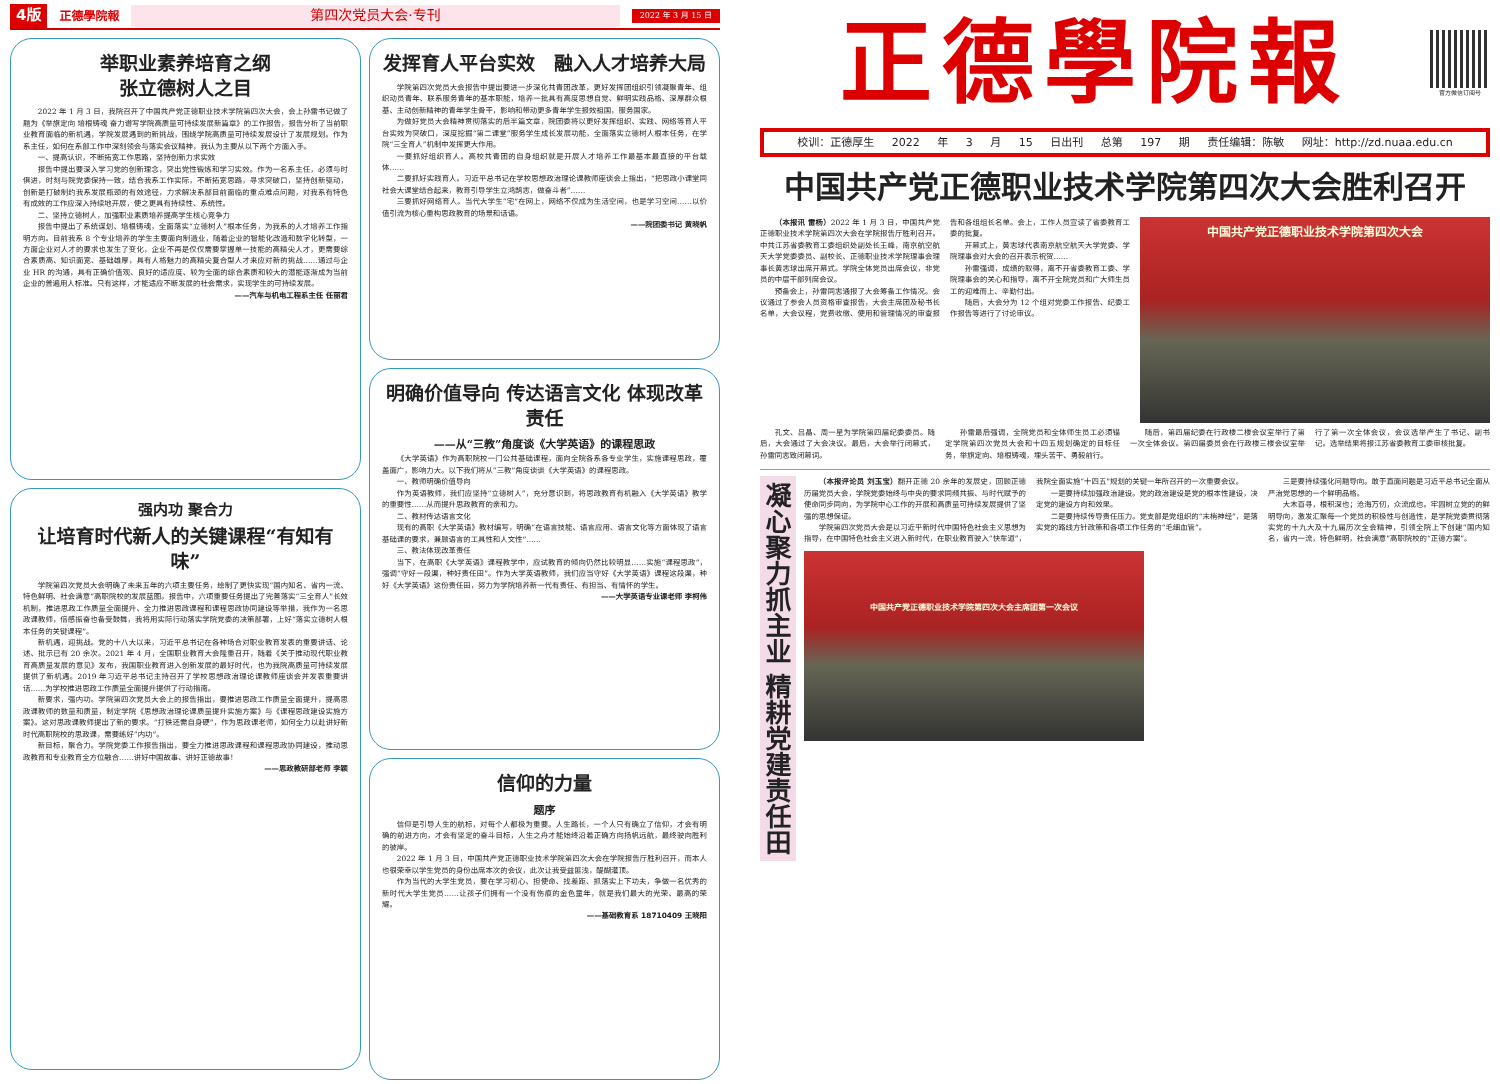4版 正德學院報 第四次党员大会·专刊 2022 年 3 月 15 日
举职业素养培育之纲
张立德树人之目
2022 年 1 月 3 日，我院召开了中国共产党正德职业技术学院第四次大会，会上孙雷书记做了题为《举旗定向 培根铸魂 奋力谱写学院高质量可持续发展新篇章》的工作报告，报告分析了当前职业教育面临的新机遇，学院发展遇到的新挑战，围绕学院高质量可持续发展设计了发展规划。作为系主任，如何在系部工作中深刻领会与落实会议精神，我认为主要从以下两个方面入手。
一、提高认识，不断拓宽工作思路，坚持创新力求实效
报告中提出要深入学习党的创新理念，突出党性锻炼和学习实效。作为一名系主任，必须与时俱进，时刻与院党委保持一致，结合我系工作实际，不断拓宽思路，寻求突破口，坚持创新驱动，创新是打破制约我系发展瓶颈的有效途径，力求解决系部目前面临的重点难点问题，对我系有特色有成效的工作应深入持续地开展，使之更具有持续性、系统性。
二、坚持立德树人，加强职业素质培养提高学生核心竞争力
报告中提出了系统谋划、培根铸魂，全面落实“立德树人”根本任务，为我系的人才培养工作指明方向。目前我系 8 个专业培养的学生主要面向制造业，随着企业的智能化改造和数字化转型，一方面企业对人才的要求也发生了变化，企业不再是仅仅需要掌握单一技能的高精尖人才，更需要综合素质高、知识面宽、基础雄厚，具有人格魅力的高精尖复合型人才来应对新的挑战……通过与企业 HR 的沟通，具有正确价值观、良好的适应度、较为全面的综合素质和较大的潜能逐渐成为当前企业的普遍用人标准。只有这样，才能适应不断发展的社会需求，实现学生的可持续发展。
——汽车与机电工程系主任 任丽君
强内功 聚合力
让培育时代新人的关键课程“有知有味”
学院第四次党员大会明确了未来五年的六项主要任务，绘制了更快实现“国内知名、省内一流、特色鲜明、社会满意”高职院校的发展蓝图。报告中，六项重要任务提出了完善落实“三全育人”长效机制，推进思政工作质量全面提升、全力推进思政课程和课程思政协同建设等举措，我作为一名思政课教师，倍感振奋也备受鼓舞，我将用实际行动落实学院党委的决策部署，上好“落实立德树人根本任务的关键课程”。
新机遇，迎挑战。党的十八大以来，习近平总书记在各种场合对职业教育发表的重要讲话、论述、批示已有 20 余次。2021 年 4 月，全国职业教育大会隆重召开，随着《关于推动现代职业教育高质量发展的意见》发布，我国职业教育进入创新发展的最好时代，也为我院高质量可持续发展提供了新机遇。2019 年习近平总书记主持召开了学校思想政治理论课教师座谈会并发表重要讲话……为学校推进思政工作质量全面提升提供了行动指南。
新要求，强内功。学院第四次党员大会上的报告指出，要推进思政工作质量全面提升，提高思政课教师的数量和质量，制定学院《思想政治理论课质量提升实施方案》与《课程思政建设实施方案》。这对思政课教师提出了新的要求。“打铁还需自身硬”，作为思政课老师，如何全力以赴讲好新时代高职院校的思政课，需要练好“内功”。
新目标，聚合力。学院党委工作报告指出，要全力推进思政课程和课程思政协同建设，推动思政教育和专业教育全方位融合……讲好中国故事、讲好正德故事！
——思政教研部老师 李颖
发挥育人平台实效　融入人才培养大局
学院第四次党员大会报告中提出要进一步深化共青团改革，更好发挥团组织引领凝聚青年、组织动员青年、联系服务青年的基本职能，培养一批具有高度思想自觉、鲜明实践品格、深厚群众根基、主动创新精神的青年学生骨干，影响和带动更多青年学生报效祖国，服务国家。
为做好党员大会精神贯彻落实的后半篇文章，院团委将以更好发挥组织、实践、网络等育人平台实效为突破口，深度挖掘“第二课堂”服务学生成长发展功能，全面落实立德树人根本任务，在学院“三全育人”机制中发挥更大作用。
一要抓好组织育人。高校共青团的自身组织就是开展人才培养工作最基本最直接的平台载体……
二要抓好实践育人。习近平总书记在学校思想政治理论课教师座谈会上指出，“把思政小课堂同社会大课堂结合起来，教育引导学生立鸿鹄志，做奋斗者”……
三要抓好网络育人。当代大学生“宅”在网上，网络不仅成为生活空间，也是学习空间……以价值引流为核心重构思政教育的场景和话语。
——院团委书记 黄晓帆
明确价值导向 传达语言文化 体现改革责任
——从“三教”角度谈《大学英语》的课程思政
《大学英语》作为高职院校一门公共基础课程，面向全院各系各专业学生，实施课程思政，覆盖面广，影响力大。以下我们将从“三教”角度谈谈《大学英语》的课程思政。
一、教师明确价值导向
作为英语教师，我们应坚持“立德树人”，充分意识到，将思政教育有机融入《大学英语》教学的重要性……从而提升思政教育的亲和力。
二、教材传达语言文化
现有的高职《大学英语》教材编写，明确“在语言技能、语言应用、语言文化等方面体现了语言基础课的要求，兼顾语言的工具性和人文性”……
三、教法体现改革责任
当下，在高职《大学英语》课程教学中，应试教育的倾向仍然比较明显……实施“课程思政”，强调“守好一段渠，种好责任田”。作为大学英语教师，我们应当守好《大学英语》课程这段渠，种好《大学英语》这份责任田，努力为学院培养新一代有责任、有担当、有情怀的学生。
——大学英语专业课老师 李柯伟
信仰的力量
题序
信仰是引导人生的航标，对每个人都极为重要。人生路长，一个人只有确立了信仰，才会有明确的前进方向，才会有坚定的奋斗目标，人生之舟才能始终沿着正确方向扬帆远航，最终驶向胜利的彼岸。
2022 年 1 月 3 日，中国共产党正德职业技术学院第四次大会在学院报告厅胜利召开，而本人也很荣幸以学生党员的身份出席本次的会议，此次让我受益匪浅，醍醐灌顶。
作为当代的大学生党员，要在学习初心、担使命、找差距、抓落实上下功夫，争做一名优秀的新时代大学生党员……让孩子们拥有一个没有伤痕的金色童年，就是我们最大的光荣、最高的荣耀。
——基础教育系 18710409 王晓阳
正德學院報
官方微信订阅号
校训：正德厚生 2022 年 3 月 15 日出刊 总第 197 期 责任编辑：陈敏 网址：http://zd.nuaa.edu.cn
中国共产党正德职业技术学院第四次大会胜利召开
（本报讯 雷杨）2022 年 1 月 3 日，中国共产党正德职业技术学院第四次大会在学院报告厅胜利召开。中共江苏省委教育工委组织处副处长王峰，南京航空航天大学党委委员、副校长、正德职业技术学院理事会理事长黄志球出席开幕式。学院全体党员出席会议，非党员的中层干部列席会议。
预备会上，孙雷同志通报了大会筹备工作情况。会议通过了参会人员资格审查报告，大会主席团及秘书长名单，大会议程，党费收缴、使用和管理情况的审查报告和各组组长名单。会上，工作人员宣读了省委教育工委的批复。
开幕式上，黄志球代表南京航空航天大学党委、学院理事会对大会的召开表示祝贺……
孙雷强调，成绩的取得，离不开省委教育工委、学院理事会的关心和指导，离不开全院党员和广大师生员工的迎难而上、辛勤付出。
随后，大会分为 12 个组对党委工作报告、纪委工作报告等进行了讨论审议。
中国共产党正德职业技术学院第四次大会
孔文、吕晶、周一星为学院第四届纪委委员。随后，大会通过了大会决议。最后，大会举行闭幕式，孙雷同志致闭幕词。
孙雷最后强调，全院党员和全体师生员工必须锚定学院第四次党员大会和十四五规划确定的目标任务，举旗定向、培根铸魂，埋头苦干、勇毅前行。
随后，第四届纪委在行政楼二楼会议室举行了第一次全体会议。第四届委员会在行政楼三楼会议室举行了第一次全体会议，会议选举产生了书记、副书记。选举结果将报江苏省委教育工委审核批复。
凝心聚力抓主业 精耕党建责任田
（本报评论员 刘玉宝）翻开正德 20 余年的发展史，回顾正德历届党员大会，学院党委始终与中央的要求同频共振、与时代赋予的使命同步同向，为学院中心工作的开展和高质量可持续发展提供了坚强的思想保证。
学院第四次党员大会是以习近平新时代中国特色社会主义思想为指导，在中国特色社会主义进入新时代，在职业教育驶入“快车道”，我院全面实施“十四五”规划的关键一年所召开的一次重要会议。
一是要持续加强政治建设。党的政治建设是党的根本性建设，决定党的建设方向和效果。
二是要持续传导责任压力。党支部是党组织的“末梢神经”，是落实党的路线方针政策和各项工作任务的“毛细血管”。
三是要持续强化问题导向。敢于直面问题是习近平总书记全面从严治党思想的一个鲜明品格。
大木百寻，根积深也；沧海万仞，众流成也。牢固树立党的的鲜明导向，激发汇聚每一个党员的积极性与创造性，是学院党委贯彻落实党的十九大及十九届历次全会精神，引领全院上下创建“国内知名，省内一流，特色鲜明，社会满意”高职院校的“正德方案”。
中国共产党正德职业技术学院第四次大会主席团第一次会议